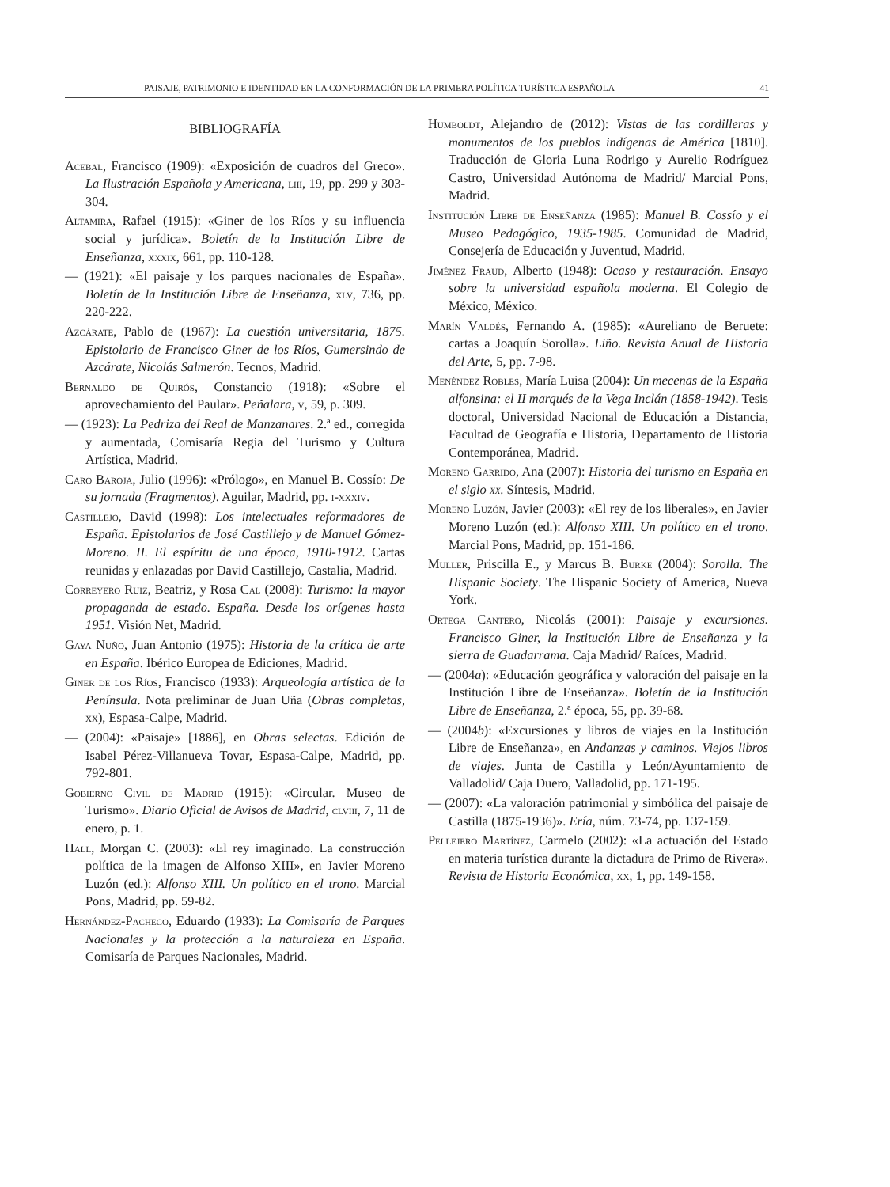PAISAJE, PATRIMONIO E IDENTIDAD EN LA CONFORMACIÓN DE LA PRIMERA POLÍTICA TURÍSTICA ESPAÑOLA 41
BIBLIOGRAFÍA
Acebal, Francisco (1909): «Exposición de cuadros del Greco». La Ilustración Española y Americana, liii, 19, pp. 299 y 303-304.
Altamira, Rafael (1915): «Giner de los Ríos y su influencia social y jurídica». Boletín de la Institución Libre de Enseñanza, xxxix, 661, pp. 110-128.
— (1921): «El paisaje y los parques nacionales de España». Boletín de la Institución Libre de Enseñanza, xlv, 736, pp. 220-222.
Azcárate, Pablo de (1967): La cuestión universitaria, 1875. Epistolario de Francisco Giner de los Ríos, Gumersindo de Azcárate, Nicolás Salmerón. Tecnos, Madrid.
Bernaldo de Quirós, Constancio (1918): «Sobre el aprovechamiento del Paular». Peñalara, v, 59, p. 309.
— (1923): La Pedriza del Real de Manzanares. 2.ª ed., corregida y aumentada, Comisaría Regia del Turismo y Cultura Artística, Madrid.
Caro Baroja, Julio (1996): «Prólogo», en Manuel B. Cossío: De su jornada (Fragmentos). Aguilar, Madrid, pp. i-xxxiv.
Castillejo, David (1998): Los intelectuales reformadores de España. Epistolarios de José Castillejo y de Manuel Gómez-Moreno. II. El espíritu de una época, 1910-1912. Cartas reunidas y enlazadas por David Castillejo, Castalia, Madrid.
Correyero Ruiz, Beatriz, y Rosa Cal (2008): Turismo: la mayor propaganda de estado. España. Desde los orígenes hasta 1951. Visión Net, Madrid.
Gaya Nuño, Juan Antonio (1975): Historia de la crítica de arte en España. Ibérico Europea de Ediciones, Madrid.
Giner de los Ríos, Francisco (1933): Arqueología artística de la Península. Nota preliminar de Juan Uña (Obras completas, xx), Espasa-Calpe, Madrid.
— (2004): «Paisaje» [1886], en Obras selectas. Edición de Isabel Pérez-Villanueva Tovar, Espasa-Calpe, Madrid, pp. 792-801.
Gobierno Civil de Madrid (1915): «Circular. Museo de Turismo». Diario Oficial de Avisos de Madrid, clviii, 7, 11 de enero, p. 1.
Hall, Morgan C. (2003): «El rey imaginado. La construcción política de la imagen de Alfonso XIII», en Javier Moreno Luzón (ed.): Alfonso XIII. Un político en el trono. Marcial Pons, Madrid, pp. 59-82.
Hernández-Pacheco, Eduardo (1933): La Comisaría de Parques Nacionales y la protección a la naturaleza en España. Comisaría de Parques Nacionales, Madrid.
Humboldt, Alejandro de (2012): Vistas de las cordilleras y monumentos de los pueblos indígenas de América [1810]. Traducción de Gloria Luna Rodrigo y Aurelio Rodríguez Castro, Universidad Autónoma de Madrid/ Marcial Pons, Madrid.
Institución Libre de Enseñanza (1985): Manuel B. Cossío y el Museo Pedagógico, 1935-1985. Comunidad de Madrid, Consejería de Educación y Juventud, Madrid.
Jiménez Fraud, Alberto (1948): Ocaso y restauración. Ensayo sobre la universidad española moderna. El Colegio de México, México.
Marín Valdés, Fernando A. (1985): «Aureliano de Beruete: cartas a Joaquín Sorolla». Liño. Revista Anual de Historia del Arte, 5, pp. 7-98.
Menéndez Robles, María Luisa (2004): Un mecenas de la España alfonsina: el II marqués de la Vega Inclán (1858-1942). Tesis doctoral, Universidad Nacional de Educación a Distancia, Facultad de Geografía e Historia, Departamento de Historia Contemporánea, Madrid.
Moreno Garrido, Ana (2007): Historia del turismo en España en el siglo xx. Síntesis, Madrid.
Moreno Luzón, Javier (2003): «El rey de los liberales», en Javier Moreno Luzón (ed.): Alfonso XIII. Un político en el trono. Marcial Pons, Madrid, pp. 151-186.
Muller, Priscilla E., y Marcus B. Burke (2004): Sorolla. The Hispanic Society. The Hispanic Society of America, Nueva York.
Ortega Cantero, Nicolás (2001): Paisaje y excursiones. Francisco Giner, la Institución Libre de Enseñanza y la sierra de Guadarrama. Caja Madrid/ Raíces, Madrid.
— (2004a): «Educación geográfica y valoración del paisaje en la Institución Libre de Enseñanza». Boletín de la Institución Libre de Enseñanza, 2.ª época, 55, pp. 39-68.
— (2004b): «Excursiones y libros de viajes en la Institución Libre de Enseñanza», en Andanzas y caminos. Viejos libros de viajes. Junta de Castilla y León/Ayuntamiento de Valladolid/ Caja Duero, Valladolid, pp. 171-195.
— (2007): «La valoración patrimonial y simbólica del paisaje de Castilla (1875-1936)». Ería, núm. 73-74, pp. 137-159.
Pellejero Martínez, Carmelo (2002): «La actuación del Estado en materia turística durante la dictadura de Primo de Rivera». Revista de Historia Económica, xx, 1, pp. 149-158.